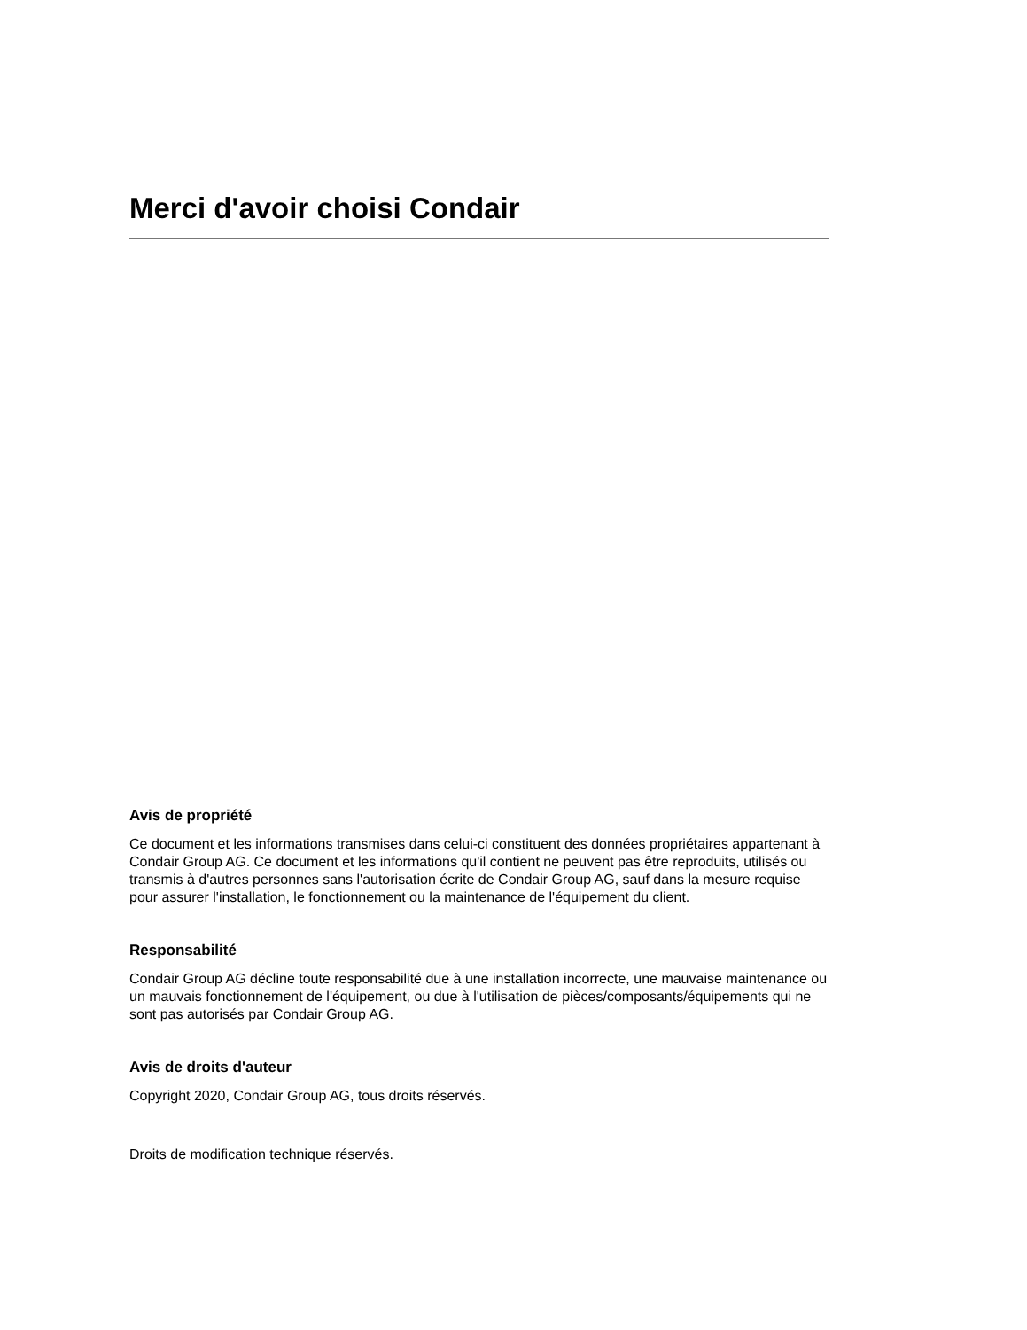Merci d'avoir choisi Condair
Avis de propriété
Ce document et les informations transmises dans celui-ci constituent des données propriétaires appartenant à Condair Group AG. Ce document et les informations qu'il contient ne peuvent pas être reproduits, utilisés ou transmis à d'autres personnes sans l'autorisation écrite de Condair Group AG, sauf dans la mesure requise pour assurer l'installation, le fonctionnement ou la maintenance de l'équipement du client.
Responsabilité
Condair Group AG décline toute responsabilité due à une installation incorrecte, une mauvaise maintenance ou un mauvais fonctionnement de l'équipement, ou due à l'utilisation de pièces/composants/équipements qui ne sont pas autorisés par Condair Group AG.
Avis de droits d'auteur
Copyright 2020, Condair Group AG, tous droits réservés.
Droits de modification technique réservés.